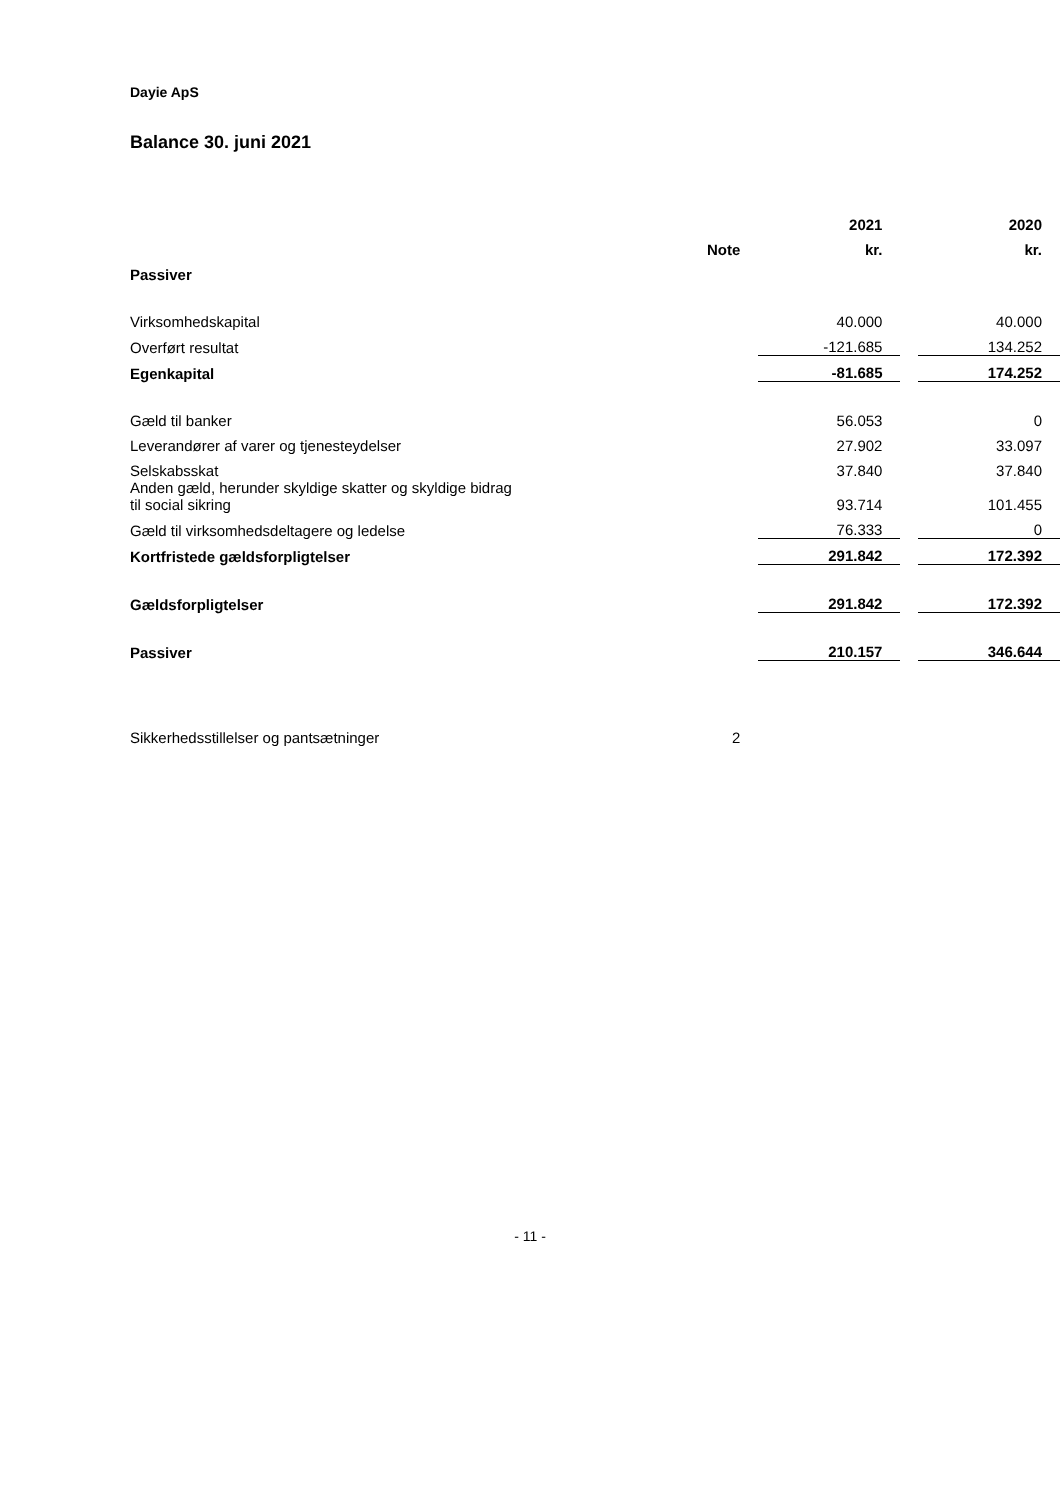Dayie ApS
Balance 30. juni 2021
| | | | 2021 | | 2020 |
| --- | --- | --- | --- | --- | --- |
| | Note | | kr. | | kr. |
| Passiver | | | | | |
| Virksomhedskapital | | | 40.000 | | 40.000 |
| Overført resultat | | | -121.685 | | 134.252 |
| Egenkapital | | | -81.685 | | 174.252 |
| Gæld til banker | | | 56.053 | | 0 |
| Leverandører af varer og tjenesteydelser | | | 27.902 | | 33.097 |
| Selskabsskat | | | 37.840 | | 37.840 |
| Anden gæld, herunder skyldige skatter og skyldige bidrag til social sikring | | | 93.714 | | 101.455 |
| Gæld til virksomhedsdeltagere og ledelse | | | 76.333 | | 0 |
| Kortfristede gældsforpligtelser | | | 291.842 | | 172.392 |
| Gældsforpligtelser | | | 291.842 | | 172.392 |
| Passiver | | | 210.157 | | 346.644 |
| Sikkerhedsstillelser og pantsætninger | 2 | | | | |
- 11 -